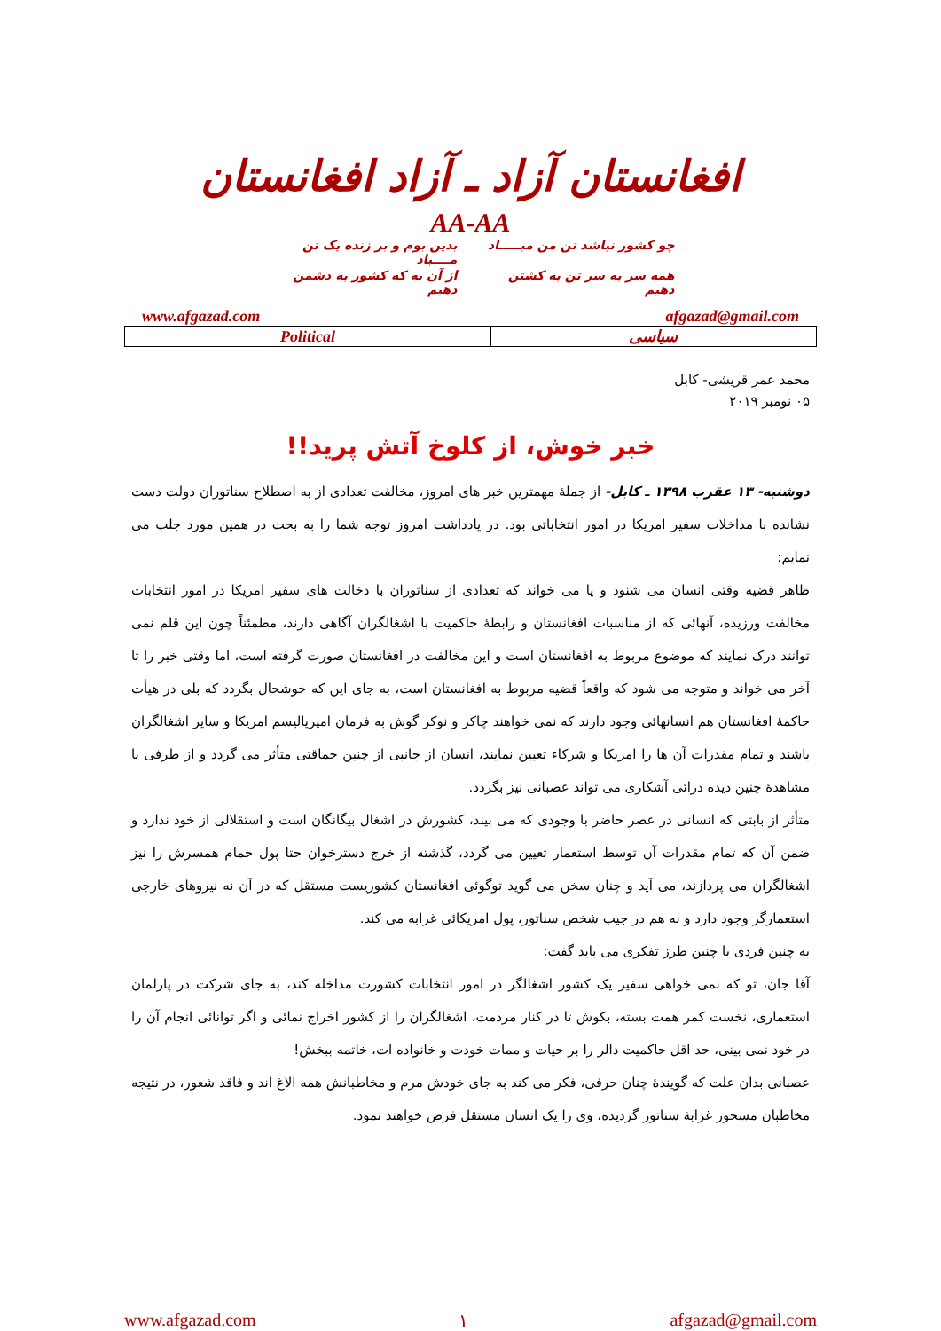افغانستان آزاد ـ آزاد افغانستان
AA-AA
چو کشور نباشد تن من مبـــــاد
بدین بوم و بر زنده یک تن مــــباد
همه سر به سر تن به کشتن دهیم
از آن به که کشور به دشمن دهیم
www.afgazad.com afgazad@gmail.com
| Political | سیاسی |
محمد عمر قریشی- کابل
۰۵ نومبر ۲۰۱۹
خبر خوش، از کلوخ آتش پرید!!
دوشنبه- ۱۳ عقرب ۱۳۹۸ ـ کابل- از جملهٔ مهمترین خبر های امروز، مخالفت تعدادی از به اصطلاح سناتوران دولت دست نشانده با مداخلات سفیر امریکا در امور انتخاباتی بود. در یادداشت امروز توجه شما را به بحث در همین مورد جلب می نمایم:
ظاهر قضیه وقتی انسان می شنود و یا می خواند که تعدادی از سناتوران با دخالت های سفیر امریکا در امور انتخابات مخالفت ورزیده، آنهائی که از مناسبات افغانستان و رابطهٔ حاکمیت با اشغالگران آگاهی دارند، مطمئناً چون این قلم نمی توانند درک نمایند که موضوع مربوط به افغانستان است و این مخالفت در افغانستان صورت گرفته است، اما وقتی خبر را تا آخر می خواند و متوجه می شود که واقعاً قضیه مربوط به افغانستان است، به جای این که خوشحال بگردد که بلی در هیأت حاکمهٔ افغانستان هم انسانهائی وجود دارند که نمی خواهند چاکر و نوکر گوش به فرمان امپریالیسم امریکا و سایر اشغالگران باشند و تمام مقدرات آن ها را امریکا و شرکاء تعیین نمایند، انسان از جانبی از چنین حماقتی متأثر می گردد و از طرفی با مشاهدهٔ چنین دیده درائی آشکاری می تواند عصبانی نیز بگردد.
متأثر از بابتی که انسانی در عصر حاضر با وجودی که می بیند، کشورش در اشغال بیگانگان است و استقلالی از خود ندارد و ضمن آن که تمام مقدرات آن توسط استعمار تعیین می گردد، گذشته از خرج دسترخوان حتا پول حمام همسرش را نیز اشغالگران می پردازند، می آید و چنان سخن می گوید توگوئی افغانستان کشوریست مستقل که در آن نه نیروهای خارجی استعمارگر وجود دارد و نه هم در جیب شخص سناتور، پول امریکائی غرابه می کند.
به چنین فردی با چنین طرز تفکری می باید گفت:
آقا جان، تو که نمی خواهی سفیر یک کشور اشغالگر در امور انتخابات کشورت مداخله کند، به جای شرکت در پارلمان استعماری، نخست کمر همت بسته، بکوش تا در کنار مردمت، اشغالگران را از کشور اخراج نمائی و اگر توانائی انجام آن را در خود نمی بینی، حد اقل حاکمیت دالر را بر حیات و ممات خودت و خانواده ات، خاتمه ببخش!
عصبانی بدان علت که گویندهٔ چنان حرفی، فکر می کند به جای خودش مرم و مخاطبانش همه الاغ اند و فاقد شعور، در نتیجه مخاطبان مسحور غرابهٔ سناتور گردیده، وی را یک انسان مستقل فرض خواهند نمود.
www.afgazad.com ۱ afgazad@gmail.com